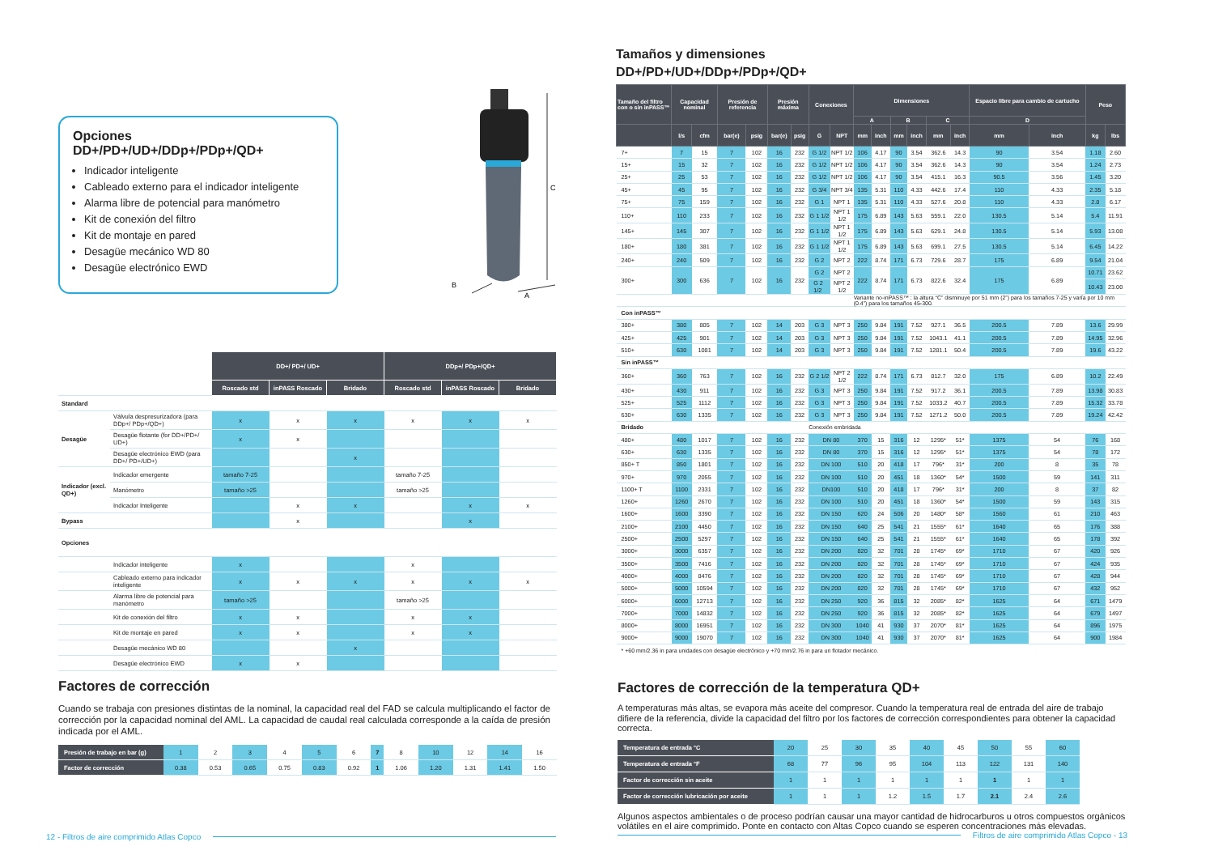Opciones
DD+/PD+/UD+/DDp+/PDp+/QD+
Indicador inteligente
Cableado externo para el indicador inteligente
Alarma libre de potencial para manómetro
Kit de conexión del filtro
Kit de montaje en pared
Desagüe mecánico WD 80
Desagüe electrónico EWD
C
B
A
| | | DD+/ PD+/ UD+ | | | DDp+/ PDp+/QD+ | | |
| --- | --- | --- | --- | --- | --- | --- | --- |
| | | Roscado std | inPASS Roscado | Bridado | Roscado std | inPASS Roscado | Bridado |
| Standard | | | | | | | |
| Desagüe | Válvula despresurizadora (para DDp+/ PDp+/QD+) | x | x | x | x | x | x |
| | Desagüe flotante (for DD+/PD+/ UD+) | x | x | | | | |
| | Desagüe electrónico EWD (para DD+/ PD+/UD+) | | | x | | | |
| Indicador (excl. QD+) | Indicador emergente | tamaño 7-25 | | | tamaño 7-25 | | |
| | Manómetro | tamaño >25 | | | tamaño >25 | | |
| | Indicador Inteligente | | x | x | | x | x |
| Bypass | | | x | | | x | |
| Opciones | | | | | | | |
| | Indicador inteligente | x | | | x | | |
| | Cableado externo para indicador inteligente | x | x | x | x | x | x |
| | Alarma libre de potencial para manómetro | tamaño >25 | | | tamaño >25 | | |
| | Kit de conexión del filtro | x | x | | x | x | |
| | Kit de montaje en pared | x | x | | x | x | |
| | Desagüe mecánico WD 80 | | | x | | | |
| | Desagüe electrónico EWD | x | x | | | | |
Factores de corrección
Cuando se trabaja con presiones distintas de la nominal, la capacidad real del FAD se calcula multiplicando el factor de corrección por la capacidad nominal del AML. La capacidad de caudal real calculada corresponde a la caída de presión indicada por el AML.
| Presión de trabajo en bar (g) | 1 | 2 | 3 | 4 | 5 | 6 | 7 | 8 | 10 | 12 | 14 | 16 |
| Factor de corrección | 0.38 | 0.53 | 0.65 | 0.75 | 0.83 | 0.92 | 1 | 1.06 | 1.20 | 1.31 | 1.41 | 1.50 |
12 - Filtros de aire comprimido Atlas Copco
Tamaños y dimensiones
DD+/PD+/UD+/DDp+/PDp+/QD+
| Tamaño del filtro con o sin inPASS™ | Capacidad nominal | | Presión de referencia | | Presión máxima | | Conexiones | | Dimensiones | | | | | | Espacio libre para cambio de cartucho | | Peso | |
| --- | --- | --- | --- | --- | --- | --- | --- | --- | --- | --- | --- | --- | --- | --- | --- | --- | --- | --- |
| | | | | | | | | | A | | B | | C | | D | | | |
| | l/s | cfm | bar(e) | psig | bar(e) | psig | G | NPT | mm | inch | mm | inch | mm | inch | mm | inch | kg | lbs |
| 7+ | 7 | 15 | 7 | 102 | 16 | 232 | G 1/2 | NPT 1/2 | 106 | 4.17 | 90 | 3.54 | 362.6 | 14.3 | 90 | 3.54 | 1.18 | 2.60 |
| 15+ | 15 | 32 | 7 | 102 | 16 | 232 | G 1/2 | NPT 1/2 | 106 | 4.17 | 90 | 3.54 | 362.6 | 14.3 | 90 | 3.54 | 1.24 | 2.73 |
| 25+ | 25 | 53 | 7 | 102 | 16 | 232 | G 1/2 | NPT 1/2 | 106 | 4.17 | 90 | 3.54 | 415.1 | 16.3 | 90.5 | 3.56 | 1.45 | 3.20 |
| 45+ | 45 | 95 | 7 | 102 | 16 | 232 | G 3/4 | NPT 3/4 | 135 | 5.31 | 110 | 4.33 | 442.6 | 17.4 | 110 | 4.33 | 2.35 | 5.18 |
| 75+ | 75 | 159 | 7 | 102 | 16 | 232 | G 1 | NPT 1 | 135 | 5.31 | 110 | 4.33 | 527.6 | 20.8 | 110 | 4.33 | 2.8 | 6.17 |
| 110+ | 110 | 233 | 7 | 102 | 16 | 232 | G 1 1/2 | NPT 1 1/2 | 175 | 6.89 | 143 | 5.63 | 559.1 | 22.0 | 130.5 | 5.14 | 5.4 | 11.91 |
| 145+ | 145 | 307 | 7 | 102 | 16 | 232 | G 1 1/2 | NPT 1 1/2 | 175 | 6.89 | 143 | 5.63 | 629.1 | 24.8 | 130.5 | 5.14 | 5.93 | 13.08 |
| 180+ | 180 | 381 | 7 | 102 | 16 | 232 | G 1 1/2 | NPT 1 1/2 | 175 | 6.89 | 143 | 5.63 | 699.1 | 27.5 | 130.5 | 5.14 | 6.45 | 14.22 |
| 240+ | 240 | 509 | 7 | 102 | 16 | 232 | G 2 | NPT 2 | 222 | 8.74 | 171 | 6.73 | 729.6 | 28.7 | 175 | 6.89 | 9.54 | 21.04 |
| 300+ | 300 | 636 | 7 | 102 | 16 | 232 | G 2 | NPT 2 | 222 | 8.74 | 171 | 6.73 | 822.6 | 32.4 | 175 | 6.89 | 10.71 | 23.62 |
| | | | | | | | G 2 1/2 | NPT 2 1/2 | | | | | | | | | 10.43 | 23.00 |
| | | | | | | | | | Variante no-inPASS™ : la altura “C” disminuye por 51 mm (2”) para los tamaños 7-25 y varía por 10 mm (0.4”) para los tamaños 45-300. | | | | | | | | | |
| Con inPASS™ | | | | | | | | | | | | | | | | | | |
| 380+ | 380 | 805 | 7 | 102 | 14 | 203 | G 3 | NPT 3 | 250 | 9.84 | 191 | 7.52 | 927.1 | 36.5 | 200.5 | 7.89 | 13.6 | 29.99 |
| 425+ | 425 | 901 | 7 | 102 | 14 | 203 | G 3 | NPT 3 | 250 | 9.84 | 191 | 7.52 | 1043.1 | 41.1 | 200.5 | 7.89 | 14.95 | 32.96 |
| 510+ | 630 | 1081 | 7 | 102 | 14 | 203 | G 3 | NPT 3 | 250 | 9.84 | 191 | 7.52 | 1281.1 | 50.4 | 200.5 | 7.89 | 19.6 | 43.22 |
| Sin inPASS™ | | | | | | | | | | | | | | | | | | |
| 360+ | 360 | 763 | 7 | 102 | 16 | 232 | G 2 1/2 | NPT 2 1/2 | 222 | 8.74 | 171 | 6.73 | 812.7 | 32.0 | 175 | 6.89 | 10.2 | 22.49 |
| 430+ | 430 | 911 | 7 | 102 | 16 | 232 | G 3 | NPT 3 | 250 | 9.84 | 191 | 7.52 | 917.2 | 36.1 | 200.5 | 7.89 | 13.98 | 30.83 |
| 525+ | 525 | 1112 | 7 | 102 | 16 | 232 | G 3 | NPT 3 | 250 | 9.84 | 191 | 7.52 | 1033.2 | 40.7 | 200.5 | 7.89 | 15.32 | 33.78 |
| 630+ | 630 | 1335 | 7 | 102 | 16 | 232 | G 3 | NPT 3 | 250 | 9.84 | 191 | 7.52 | 1271.2 | 50.0 | 200.5 | 7.89 | 19.24 | 42.42 |
| Bridado | | | | | | | Conexión embridada | | | | | | | | | | | |
| 480+ | 480 | 1017 | 7 | 102 | 16 | 232 | DN 80 | | 370 | 15 | 316 | 12 | 1295* | 51* | 1375 | 54 | 76 | 168 |
| 630+ | 630 | 1335 | 7 | 102 | 16 | 232 | DN 80 | | 370 | 15 | 316 | 12 | 1295* | 51* | 1375 | 54 | 78 | 172 |
| 850+ T | 850 | 1801 | 7 | 102 | 16 | 232 | DN 100 | | 510 | 20 | 418 | 17 | 796* | 31* | 200 | 8 | 35 | 78 |
| 970+ | 970 | 2055 | 7 | 102 | 16 | 232 | DN 100 | | 510 | 20 | 451 | 18 | 1360* | 54* | 1500 | 59 | 141 | 311 |
| 1100+ T | 1100 | 2331 | 7 | 102 | 16 | 232 | DN100 | | 510 | 20 | 418 | 17 | 796* | 31* | 200 | 8 | 37 | 82 |
| 1260+ | 1260 | 2670 | 7 | 102 | 16 | 232 | DN 100 | | 510 | 20 | 451 | 18 | 1360* | 54* | 1500 | 59 | 143 | 315 |
| 1600+ | 1600 | 3390 | 7 | 102 | 16 | 232 | DN 150 | | 620 | 24 | 506 | 20 | 1480* | 58* | 1560 | 61 | 210 | 463 |
| 2100+ | 2100 | 4450 | 7 | 102 | 16 | 232 | DN 150 | | 640 | 25 | 541 | 21 | 1555* | 61* | 1640 | 65 | 176 | 388 |
| 2500+ | 2500 | 5297 | 7 | 102 | 16 | 232 | DN 150 | | 640 | 25 | 541 | 21 | 1555* | 61* | 1640 | 65 | 178 | 392 |
| 3000+ | 3000 | 6357 | 7 | 102 | 16 | 232 | DN 200 | | 820 | 32 | 701 | 28 | 1745* | 69* | 1710 | 67 | 420 | 926 |
| 3500+ | 3500 | 7416 | 7 | 102 | 16 | 232 | DN 200 | | 820 | 32 | 701 | 28 | 1745* | 69* | 1710 | 67 | 424 | 935 |
| 4000+ | 4000 | 8476 | 7 | 102 | 16 | 232 | DN 200 | | 820 | 32 | 701 | 28 | 1745* | 69* | 1710 | 67 | 428 | 944 |
| 5000+ | 5000 | 10594 | 7 | 102 | 16 | 232 | DN 200 | | 820 | 32 | 701 | 28 | 1745* | 69* | 1710 | 67 | 432 | 952 |
| 6000+ | 6000 | 12713 | 7 | 102 | 16 | 232 | DN 250 | | 920 | 36 | 815 | 32 | 2085* | 82* | 1625 | 64 | 671 | 1479 |
| 7000+ | 7000 | 14832 | 7 | 102 | 16 | 232 | DN 250 | | 920 | 36 | 815 | 32 | 2085* | 82* | 1625 | 64 | 679 | 1497 |
| 8000+ | 8000 | 16951 | 7 | 102 | 16 | 232 | DN 300 | | 1040 | 41 | 930 | 37 | 2070* | 81* | 1625 | 64 | 896 | 1975 |
| 9000+ | 9000 | 19070 | 7 | 102 | 16 | 232 | DN 300 | | 1040 | 41 | 930 | 37 | 2070* | 81* | 1625 | 64 | 900 | 1984 |
| * +60 mm/2.36 in para unidades con desagüe electrónico y +70 mm/2.76 in para un flotador mecánico. | | | | | | | | | | | | | | | | | | |
Factores de corrección de la temperatura QD+
A temperaturas más altas, se evapora más aceite del compresor. Cuando la temperatura real de entrada del aire de trabajo difiere de la referencia, divide la capacidad del filtro por los factores de corrección correspondientes para obtener la capacidad correcta.
| Temperatura de entrada °C | 20 | 25 | 30 | 35 | 40 | 45 | 50 | 55 | 60 |
| Temperatura de entrada °F | 68 | 77 | 96 | 95 | 104 | 113 | 122 | 131 | 140 |
| Factor de corrección sin aceite | 1 | 1 | 1 | 1 | 1 | 1 | 1 | 1 | 1 |
| Factor de corrección lubricación por aceite | 1 | 1 | 1 | 1.2 | 1.5 | 1.7 | 2.1 | 2.4 | 2.6 |
Algunos aspectos ambientales o de proceso podrían causar una mayor cantidad de hidrocarburos u otros compuestos orgánicos volátiles en el aire comprimido. Ponte en contacto con Altas Copco cuando se esperen concentraciones más elevadas.
Filtros de aire comprimido Atlas Copco - 13